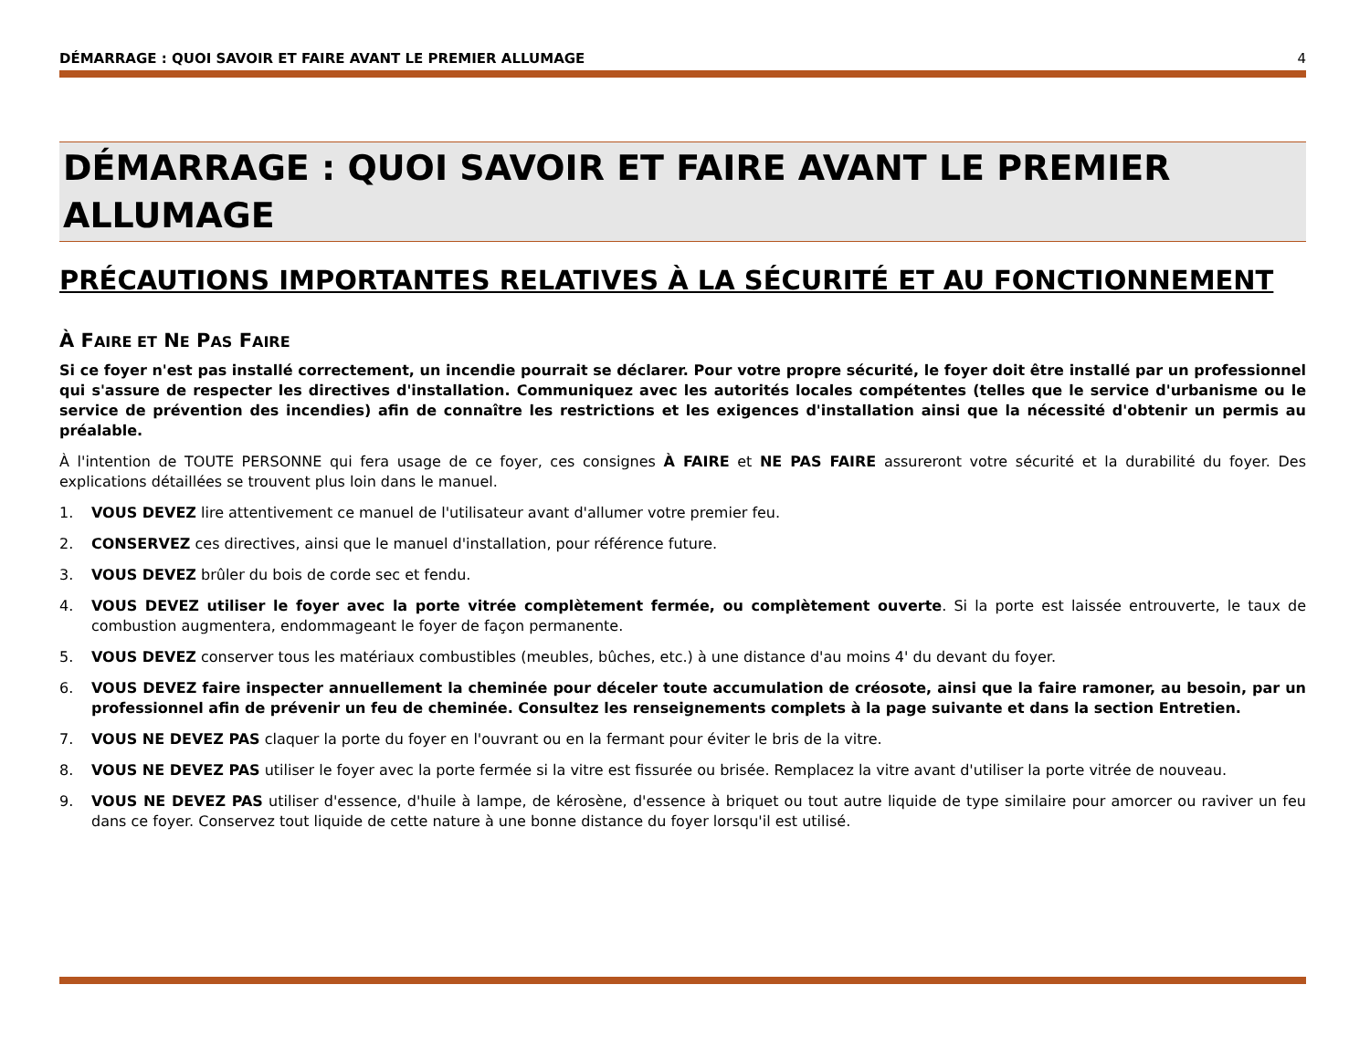DÉMARRAGE : QUOI SAVOIR ET FAIRE AVANT LE PREMIER ALLUMAGE 4
DÉMARRAGE : QUOI SAVOIR ET FAIRE AVANT LE PREMIER ALLUMAGE
PRÉCAUTIONS IMPORTANTES RELATIVES À LA SÉCURITÉ ET AU FONCTIONNEMENT
À FAIRE ET NE PAS FAIRE
Si ce foyer n'est pas installé correctement, un incendie pourrait se déclarer. Pour votre propre sécurité, le foyer doit être installé par un professionnel qui s'assure de respecter les directives d'installation. Communiquez avec les autorités locales compétentes (telles que le service d'urbanisme ou le service de prévention des incendies) afin de connaître les restrictions et les exigences d'installation ainsi que la nécessité d'obtenir un permis au préalable.
À l'intention de TOUTE PERSONNE qui fera usage de ce foyer, ces consignes À FAIRE et NE PAS FAIRE assureront votre sécurité et la durabilité du foyer. Des explications détaillées se trouvent plus loin dans le manuel.
1. VOUS DEVEZ lire attentivement ce manuel de l'utilisateur avant d'allumer votre premier feu.
2. CONSERVEZ ces directives, ainsi que le manuel d'installation, pour référence future.
3. VOUS DEVEZ brûler du bois de corde sec et fendu.
4. VOUS DEVEZ utiliser le foyer avec la porte vitrée complètement fermée, ou complètement ouverte. Si la porte est laissée entrouverte, le taux de combustion augmentera, endommageant le foyer de façon permanente.
5. VOUS DEVEZ conserver tous les matériaux combustibles (meubles, bûches, etc.) à une distance d'au moins 4' du devant du foyer.
6. VOUS DEVEZ faire inspecter annuellement la cheminée pour déceler toute accumulation de créosote, ainsi que la faire ramoner, au besoin, par un professionnel afin de prévenir un feu de cheminée. Consultez les renseignements complets à la page suivante et dans la section Entretien.
7. VOUS NE DEVEZ PAS claquer la porte du foyer en l'ouvrant ou en la fermant pour éviter le bris de la vitre.
8. VOUS NE DEVEZ PAS utiliser le foyer avec la porte fermée si la vitre est fissurée ou brisée. Remplacez la vitre avant d'utiliser la porte vitrée de nouveau.
9. VOUS NE DEVEZ PAS utiliser d'essence, d'huile à lampe, de kérosène, d'essence à briquet ou tout autre liquide de type similaire pour amorcer ou raviver un feu dans ce foyer. Conservez tout liquide de cette nature à une bonne distance du foyer lorsqu'il est utilisé.